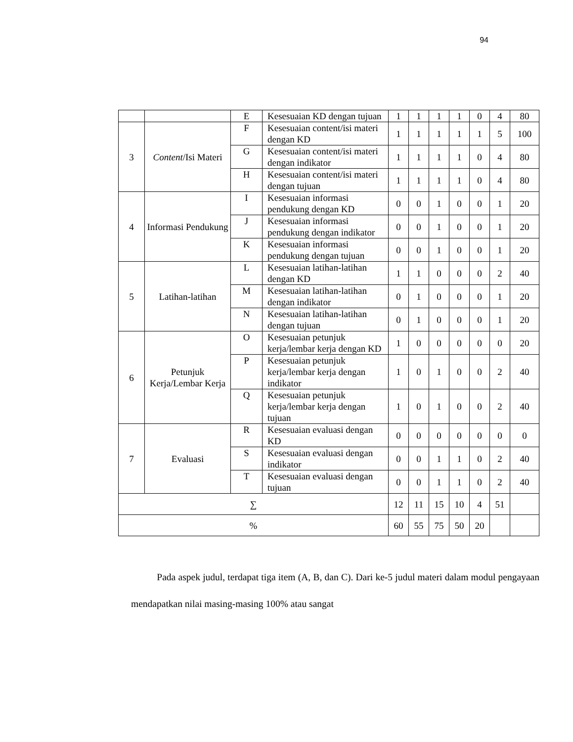94
| | | E | Kesesuaian KD dengan tujuan | 1 | 1 | 1 | 1 | 0 | 4 | 80 |
| 3 | Content /Isi Materi | F | Kesesuaian content/isi materi dengan KD | 1 | 1 | 1 | 1 | 1 | 5 | 100 |
| | | G | Kesesuaian content/isi materi dengan indikator | 1 | 1 | 1 | 1 | 0 | 4 | 80 |
| | | H | Kesesuaian content/isi materi dengan tujuan | 1 | 1 | 1 | 1 | 0 | 4 | 80 |
| 4 | Informasi Pendukung | I | Kesesuaian informasi pendukung dengan KD | 0 | 0 | 1 | 0 | 0 | 1 | 20 |
| | | J | Kesesuaian informasi pendukung dengan indikator | 0 | 0 | 1 | 0 | 0 | 1 | 20 |
| | | K | Kesesuaian informasi pendukung dengan tujuan | 0 | 0 | 1 | 0 | 0 | 1 | 20 |
| 5 | Latihan-latihan | L | Kesesuaian latihan-latihan dengan KD | 1 | 1 | 0 | 0 | 0 | 2 | 40 |
| | | M | Kesesuaian latihan-latihan dengan indikator | 0 | 1 | 0 | 0 | 0 | 1 | 20 |
| | | N | Kesesuaian latihan-latihan dengan tujuan | 0 | 1 | 0 | 0 | 0 | 1 | 20 |
| 6 | Petunjuk Kerja/Lembar Kerja | O | Kesesuaian petunjuk kerja/lembar kerja dengan KD | 1 | 0 | 0 | 0 | 0 | 0 | 20 |
| | | P | Kesesuaian petunjuk kerja/lembar kerja dengan indikator | 1 | 0 | 1 | 0 | 0 | 2 | 40 |
| | | Q | Kesesuaian petunjuk kerja/lembar kerja dengan tujuan | 1 | 0 | 1 | 0 | 0 | 2 | 40 |
| 7 | Evaluasi | R | Kesesuaian evaluasi dengan KD | 0 | 0 | 0 | 0 | 0 | 0 | 0 |
| | | S | Kesesuaian evaluasi dengan indikator | 0 | 0 | 1 | 1 | 0 | 2 | 40 |
| | | T | Kesesuaian evaluasi dengan tujuan | 0 | 0 | 1 | 1 | 0 | 2 | 40 |
| ∑ | | | | 12 | 11 | 15 | 10 | 4 | 51 | |
| % | | | | 60 | 55 | 75 | 50 | 20 | | |
Pada aspek judul, terdapat tiga item (A, B, dan C). Dari ke-5 judul materi dalam modul pengayaan mendapatkan nilai masing-masing 100% atau sangat